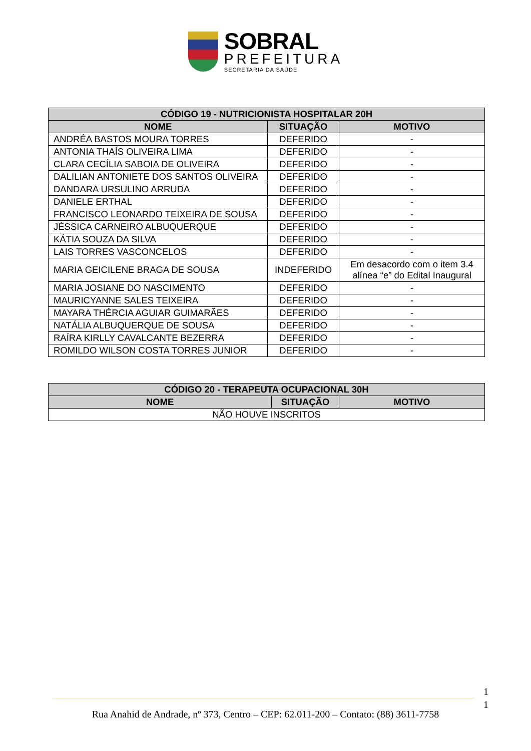SOBRAL
PREFEITURA
SECRETARIA DA SAÚDE
| CÓDIGO 19 - NUTRICIONISTA HOSPITALAR 20H | | |
| --- | --- | --- |
| NOME | SITUAÇÃO | MOTIVO |
| ANDRÉA BASTOS MOURA TORRES | DEFERIDO | - |
| ANTONIA THAÍS OLIVEIRA LIMA | DEFERIDO | - |
| CLARA CECÍLIA SABOIA DE OLIVEIRA | DEFERIDO | - |
| DALILIAN ANTONIETE DOS SANTOS OLIVEIRA | DEFERIDO | - |
| DANDARA URSULINO ARRUDA | DEFERIDO | - |
| DANIELE ERTHAL | DEFERIDO | - |
| FRANCISCO LEONARDO TEIXEIRA DE SOUSA | DEFERIDO | - |
| JÉSSICA CARNEIRO ALBUQUERQUE | DEFERIDO | - |
| KÁTIA SOUZA DA SILVA | DEFERIDO | - |
| LAIS TORRES VASCONCELOS | DEFERIDO | - |
| MARIA GEICILENE BRAGA DE SOUSA | INDEFERIDO | Em desacordo com o item 3.4 alínea “e” do Edital Inaugural |
| MARIA JOSIANE DO NASCIMENTO | DEFERIDO | - |
| MAURICYANNE SALES TEIXEIRA | DEFERIDO | - |
| MAYARA THÉRCIA AGUIAR GUIMARÃES | DEFERIDO | - |
| NATÁLIA ALBUQUERQUE DE SOUSA | DEFERIDO | - |
| RAÍRA KIRLLY CAVALCANTE BEZERRA | DEFERIDO | - |
| ROMILDO WILSON COSTA TORRES JUNIOR | DEFERIDO | - |
| CÓDIGO 20 - TERAPEUTA OCUPACIONAL 30H | | |
| --- | --- | --- |
| NOME | SITUAÇÃO | MOTIVO |
| NÃO HOUVE INSCRITOS | | |
1
1
Rua Anahid de Andrade, nº 373, Centro – CEP: 62.011-200 – Contato: (88) 3611-7758